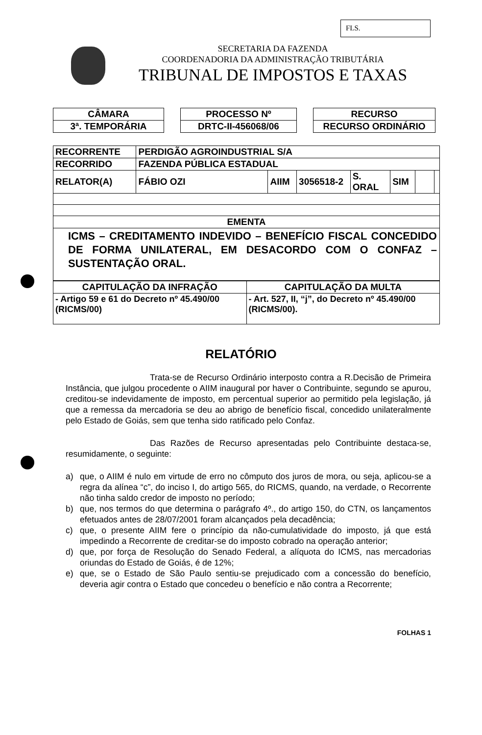FLS.
SECRETARIA DA FAZENDA
COORDENADORIA DA ADMINISTRAÇÃO TRIBUTÁRIA
TRIBUNAL DE IMPOSTOS E TAXAS
| CÂMARA |
| --- |
| 3ª. TEMPORÁRIA |
| PROCESSO Nº |
| --- |
| DRTC-II-456068/06 |
| RECURSO |
| --- |
| RECURSO ORDINÁRIO |
| RECORRENTE | PERDIGÃO AGROINDUSTRIAL S/A | | | | | | |
| RECORRIDO | FAZENDA PÚBLICA ESTADUAL | | | | | | |
| RELATOR(A) | FÁBIO OZI | AIIM | 3056518-2 | S. ORAL | SIM | | |
| EMENTA | | | | | | | |
| ICMS – CREDITAMENTO INDEVIDO – BENEFÍCIO FISCAL CONCEDIDO DE FORMA UNILATERAL, EM DESACORDO COM O CONFAZ – SUSTENTAÇÃO ORAL. | | | | | | | |
| CAPITULAÇÃO DA INFRAÇÃO | CAPITULAÇÃO DA MULTA |
| --- | --- |
| - Artigo 59 e 61 do Decreto nº 45.490/00 (RICMS/00) | - Art. 527, II, “j”, do Decreto nº 45.490/00 (RICMS/00). |
RELATÓRIO
Trata-se de Recurso Ordinário interposto contra a R.Decisão de Primeira Instância, que julgou procedente o AIIM inaugural por haver o Contribuinte, segundo se apurou, creditou-se indevidamente de imposto, em percentual superior ao permitido pela legislação, já que a remessa da mercadoria se deu ao abrigo de benefício fiscal, concedido unilateralmente pelo Estado de Goiás, sem que tenha sido ratificado pelo Confaz.
Das Razões de Recurso apresentadas pelo Contribuinte destaca-se, resumidamente, o seguinte:
a) que, o AIIM é nulo em virtude de erro no cômputo dos juros de mora, ou seja, aplicou-se a regra da alínea “c”, do inciso I, do artigo 565, do RICMS, quando, na verdade, o Recorrente não tinha saldo credor de imposto no período;
b) que, nos termos do que determina o parágrafo 4º., do artigo 150, do CTN, os lançamentos efetuados antes de 28/07/2001 foram alcançados pela decadência;
c) que, o presente AIIM fere o princípio da não-cumulatividade do imposto, já que está impedindo a Recorrente de creditar-se do imposto cobrado na operação anterior;
d) que, por força de Resolução do Senado Federal, a alíquota do ICMS, nas mercadorias oriundas do Estado de Goiás, é de 12%;
e) que, se o Estado de São Paulo sentiu-se prejudicado com a concessão do benefício, deveria agir contra o Estado que concedeu o benefício e não contra a Recorrente;
FOLHAS 1